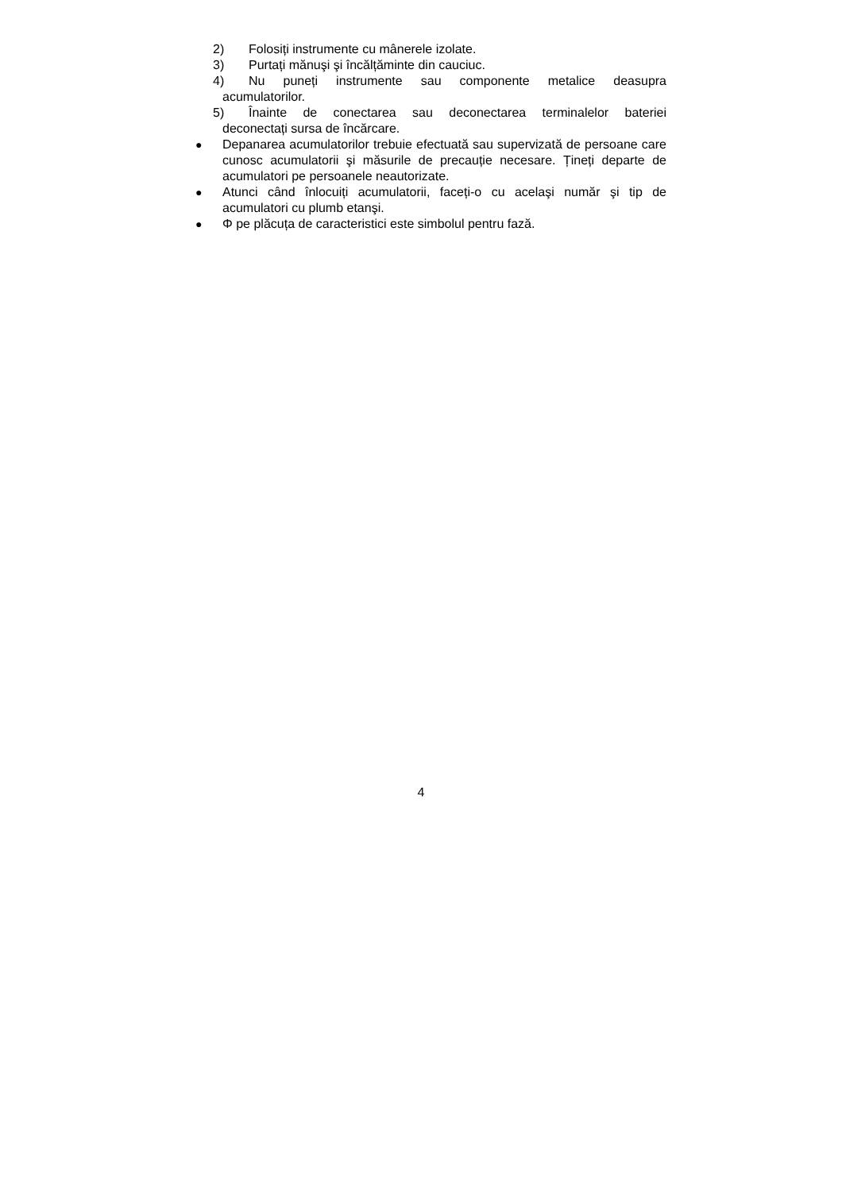2) Folosiți instrumente cu mânerele izolate.
3) Purtați mănuşi şi încălțăminte din cauciuc.
4) Nu puneți instrumente sau componente metalice deasupra
acumulatorilor.
5) Înainte de conectarea sau deconectarea terminalelor bateriei
deconectați sursa de încărcare.
● Depanarea acumulatorilor trebuie efectuată sau supervizată de persoane care cunosc acumulatorii şi măsurile de precauție necesare. Țineți departe de acumulatori pe persoanele neautorizate.
● Atunci când înlocuiți acumulatorii, faceți-o cu acelaşi număr şi tip de acumulatori cu plumb etanşi.
● Φ pe plăcuța de caracteristici este simbolul pentru fază.
4